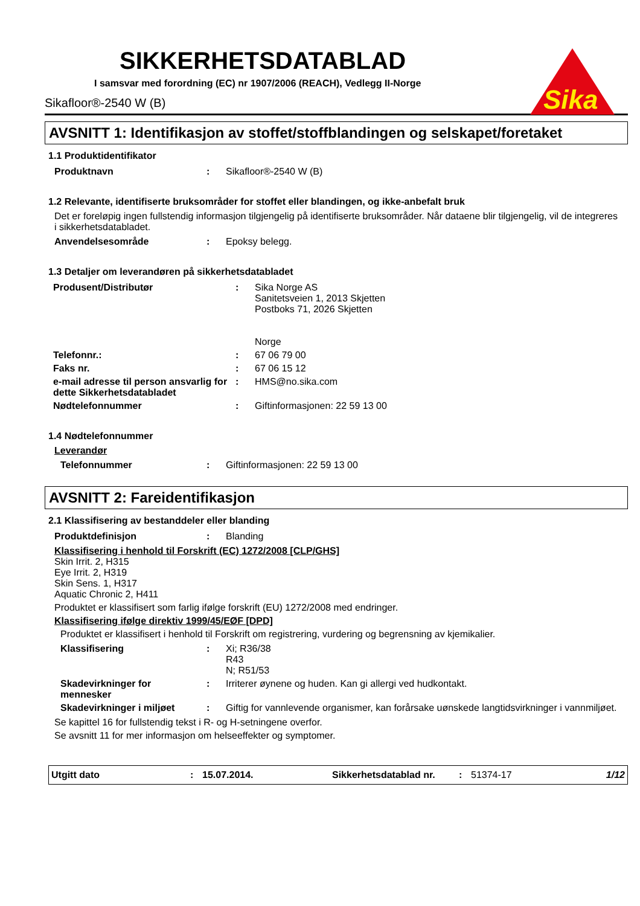Sika
SIKKERHETSDATABLAD
I samsvar med forordning (EC) nr 1907/2006 (REACH), Vedlegg II-Norge
Sikafloor®-2540 W (B)
AVSNITT 1: Identifikasjon av stoffet/stoffblandingen og selskapet/foretaket
1.1 Produktidentifikator
| Produktnavn | : | Sikafloor®-2540 W (B) |
1.2 Relevante, identifiserte bruksområder for stoffet eller blandingen, og ikke-anbefalt bruk
Det er foreløpig ingen fullstendig informasjon tilgjengelig på identifiserte bruksområder. Når dataene blir tilgjengelig, vil de integreres i sikkerhetsdatabladet.
| Anvendelsesområde | : | Epoksy belegg. |
1.3 Detaljer om leverandøren på sikkerhetsdatabladet
| Produsent/Distributør | : | Sika Norge AS Sanitetsveien 1, 2013 Skjetten Postboks 71, 2026 Skjetten Norge |
| Telefonnr.: | : | 67 06 79 00 |
| Faks nr. | : | 67 06 15 12 |
| e-mail adresse til person ansvarlig for dette Sikkerhetsdatabladet | : | HMS@no.sika.com |
| Nødtelefonnummer | : | Giftinformasjonen: 22 59 13 00 |
1.4 Nødtelefonnummer
Leverandør
| Telefonnummer | : | Giftinformasjonen: 22 59 13 00 |
AVSNITT 2: Fareidentifikasjon
2.1 Klassifisering av bestanddeler eller blanding
| Produktdefinisjon | : | Blanding |
Klassifisering i henhold til Forskrift (EC) 1272/2008 [CLP/GHS]
Skin Irrit. 2, H315
Eye Irrit. 2, H319
Skin Sens. 1, H317
Aquatic Chronic 2, H411
Produktet er klassifisert som farlig ifølge forskrift (EU) 1272/2008 med endringer.
Klassifisering ifølge direktiv 1999/45/EØF [DPD]
Produktet er klassifisert i henhold til Forskrift om registrering, vurdering og begrensning av kjemikalier.
| Klassifisering | : | Xi; R36/38 R43 N; R51/53 |
| Skadevirkninger for mennesker | : | Irriterer øynene og huden. Kan gi allergi ved hudkontakt. |
| Skadevirkninger i miljøet | : | Giftig for vannlevende organismer, kan forårsake uønskede langtidsvirkninger i vannmiljøet. |
Se kapittel 16 for fullstendig tekst i R- og H-setningene overfor.
Se avsnitt 11 for mer informasjon om helseeffekter og symptomer.
Utgitt dato: 15.07.2014. Sikkerhetsdatablad nr.: 51374-17 1/12